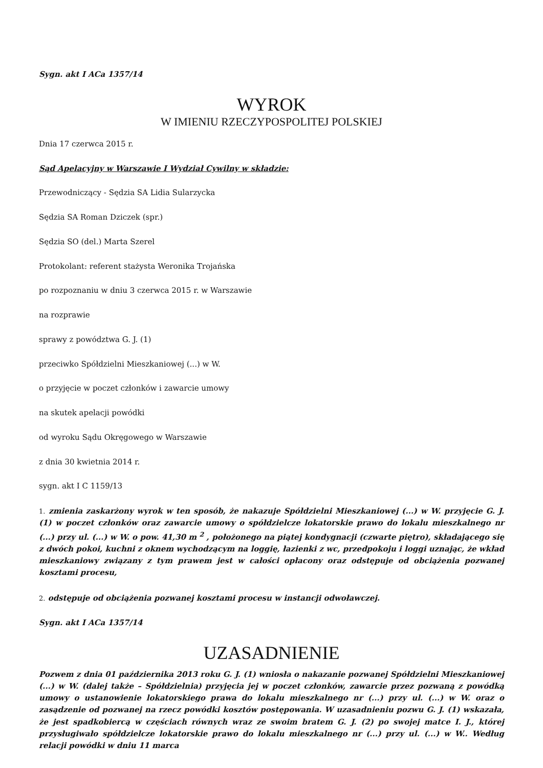Sygn. akt I ACa 1357/14
WYROK
W IMIENIU RZECZYPOSPOLITEJ POLSKIEJ
Dnia 17 czerwca 2015 r.
Sąd Apelacyjny w Warszawie I Wydział Cywilny w składzie:
Przewodniczący - Sędzia SA Lidia Sularzycka
Sędzia SA Roman Dziczek (spr.)
Sędzia SO (del.) Marta Szerel
Protokolant: referent stażysta Weronika Trojańska
po rozpoznaniu w dniu 3 czerwca 2015 r. w Warszawie
na rozprawie
sprawy z powództwa G. J. (1)
przeciwko Spółdzielni Mieszkaniowej (...) w W.
o przyjęcie w poczet członków i zawarcie umowy
na skutek apelacji powódki
od wyroku Sądu Okręgowego w Warszawie
z dnia 30 kwietnia 2014 r.
sygn. akt I C 1159/13
1. zmienia zaskarżony wyrok w ten sposób, że nakazuje Spółdzielni Mieszkaniowej (...) w W. przyjęcie G. J. (1) w poczet członków oraz zawarcie umowy o spółdzielcze lokatorskie prawo do lokalu mieszkalnego nr (...) przy ul. (...) w W. o pow. 41,30 m <sup>2</sup> , położonego na piątej kondygnacji (czwarte piętro), składającego się z dwóch pokoi, kuchni z oknem wychodzącym na loggię, łazienki z wc, przedpokoju i loggi uznając, że wkład mieszkaniowy związany z tym prawem jest w całości opłacony oraz odstępuje od obciążenia pozwanej kosztami procesu,
2. odstępuje od obciążenia pozwanej kosztami procesu w instancji odwoławczej.
Sygn. akt I ACa 1357/14
UZASADNIENIE
Pozwem z dnia 01 października 2013 roku G. J. (1) wniosła o nakazanie pozwanej Spółdzielni Mieszkaniowej (...) w W. (dalej także – Spółdzielnia) przyjęcia jej w poczet członków, zawarcie przez pozwaną z powódką umowy o ustanowienie lokatorskiego prawa do lokalu mieszkalnego nr (...) przy ul. (...) w W. oraz o zasądzenie od pozwanej na rzecz powódki kosztów postępowania. W uzasadnieniu pozwu G. J. (1) wskazała, że jest spadkobiercą w częściach równych wraz ze swoim bratem G. J. (2) po swojej matce I. J., której przysługiwało spółdzielcze lokatorskie prawo do lokalu mieszkalnego nr (...) przy ul. (...) w W.. Według relacji powódki w dniu 11 marca